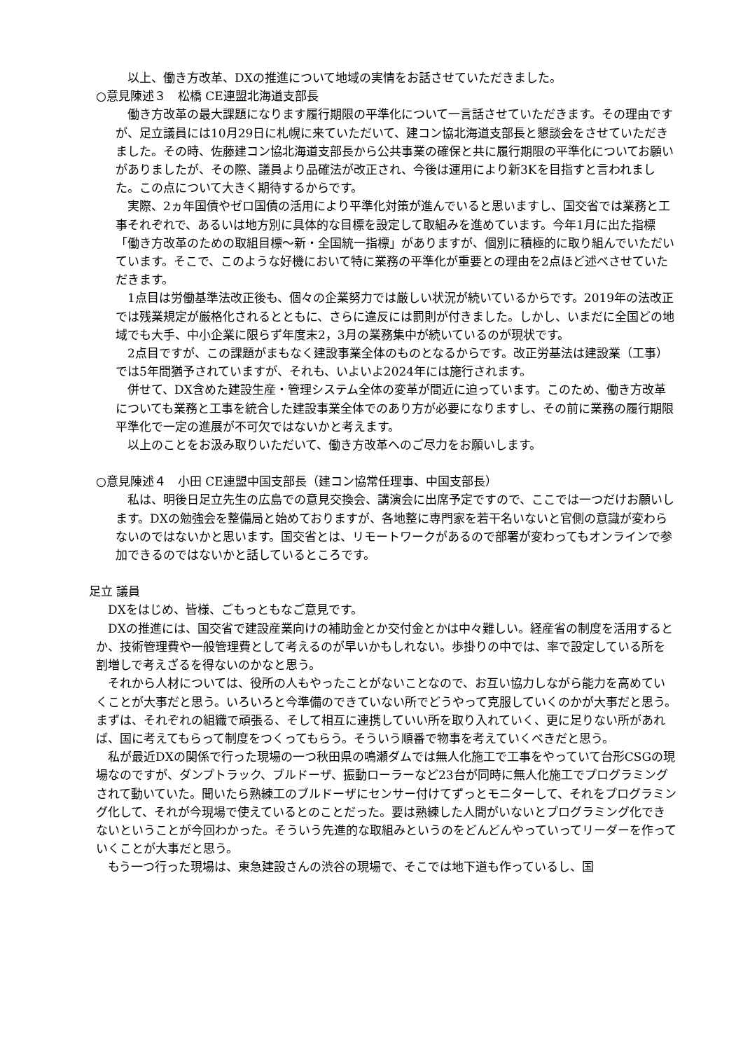以上、働き方改革、DXの推進について地域の実情をお話させていただきました。
○意見陳述３　松橋 CE連盟北海道支部長
　働き方改革の最大課題になります履行期限の平準化について一言話させていただきます。その理由ですが、足立議員には10月29日に札幌に来ていただいて、建コン協北海道支部長と懇談会をさせていただきました。その時、佐藤建コン協北海道支部長から公共事業の確保と共に履行期限の平準化についてお願いがありましたが、その際、議員より品確法が改正され、今後は運用により新3Kを目指すと言われました。この点について大きく期待するからです。
　実際、2ヵ年国債やゼロ国債の活用により平準化対策が進んでいると思いますし、国交省では業務と工事それぞれで、あるいは地方別に具体的な目標を設定して取組みを進めています。今年1月に出た指標「働き方改革のための取組目標～新・全国統一指標」がありますが、個別に積極的に取り組んでいただいています。そこで、このような好機において特に業務の平準化が重要との理由を2点ほど述べさせていただきます。
　1点目は労働基準法改正後も、個々の企業努力では厳しい状況が続いているからです。2019年の法改正では残業規定が厳格化されるとともに、さらに違反には罰則が付きました。しかし、いまだに全国どの地域でも大手、中小企業に限らず年度末2，3月の業務集中が続いているのが現状です。
　2点目ですが、この課題がまもなく建設事業全体のものとなるからです。改正労基法は建設業（工事）では5年間猶予されていますが、それも、いよいよ2024年には施行されます。
　併せて、DX含めた建設生産・管理システム全体の変革が間近に迫っています。このため、働き方改革についても業務と工事を統合した建設事業全体でのあり方が必要になりますし、その前に業務の履行期限平準化で一定の進展が不可欠ではないかと考えます。
　以上のことをお汲み取りいただいて、働き方改革へのご尽力をお願いします。
○意見陳述４　小田 CE連盟中国支部長（建コン協常任理事、中国支部長）
　私は、明後日足立先生の広島での意見交換会、講演会に出席予定ですので、ここでは一つだけお願いします。DXの勉強会を整備局と始めておりますが、各地整に専門家を若干名いないと官側の意識が変わらないのではないかと思います。国交省とは、リモートワークがあるので部署が変わってもオンラインで参加できるのではないかと話しているところです。
足立 議員
　DXをはじめ、皆様、ごもっともなご意見です。
　DXの推進には、国交省で建設産業向けの補助金とか交付金とかは中々難しい。経産省の制度を活用するとか、技術管理費や一般管理費として考えるのが早いかもしれない。歩掛りの中では、率で設定している所を割増しで考えざるを得ないのかなと思う。
　それから人材については、役所の人もやったことがないことなので、お互い協力しながら能力を高めていくことが大事だと思う。いろいろと今準備のできていない所でどうやって克服していくのかが大事だと思う。まずは、それぞれの組織で頑張る、そして相互に連携していい所を取り入れていく、更に足りない所があれば、国に考えてもらって制度をつくってもらう。そういう順番で物事を考えていくべきだと思う。
　私が最近DXの関係で行った現場の一つ秋田県の鳴瀬ダムでは無人化施工で工事をやっていて台形CSGの現場なのですが、ダンプトラック、ブルドーザ、振動ローラーなど23台が同時に無人化施工でプログラミングされて動いていた。聞いたら熟練工のブルドーザにセンサー付けてずっとモニターして、それをプログラミング化して、それが今現場で使えているとのことだった。要は熟練した人間がいないとプログラミング化できないということが今回わかった。そういう先進的な取組みというのをどんどんやっていってリーダーを作っていくことが大事だと思う。
　もう一つ行った現場は、東急建設さんの渋谷の現場で、そこでは地下道も作っているし、国